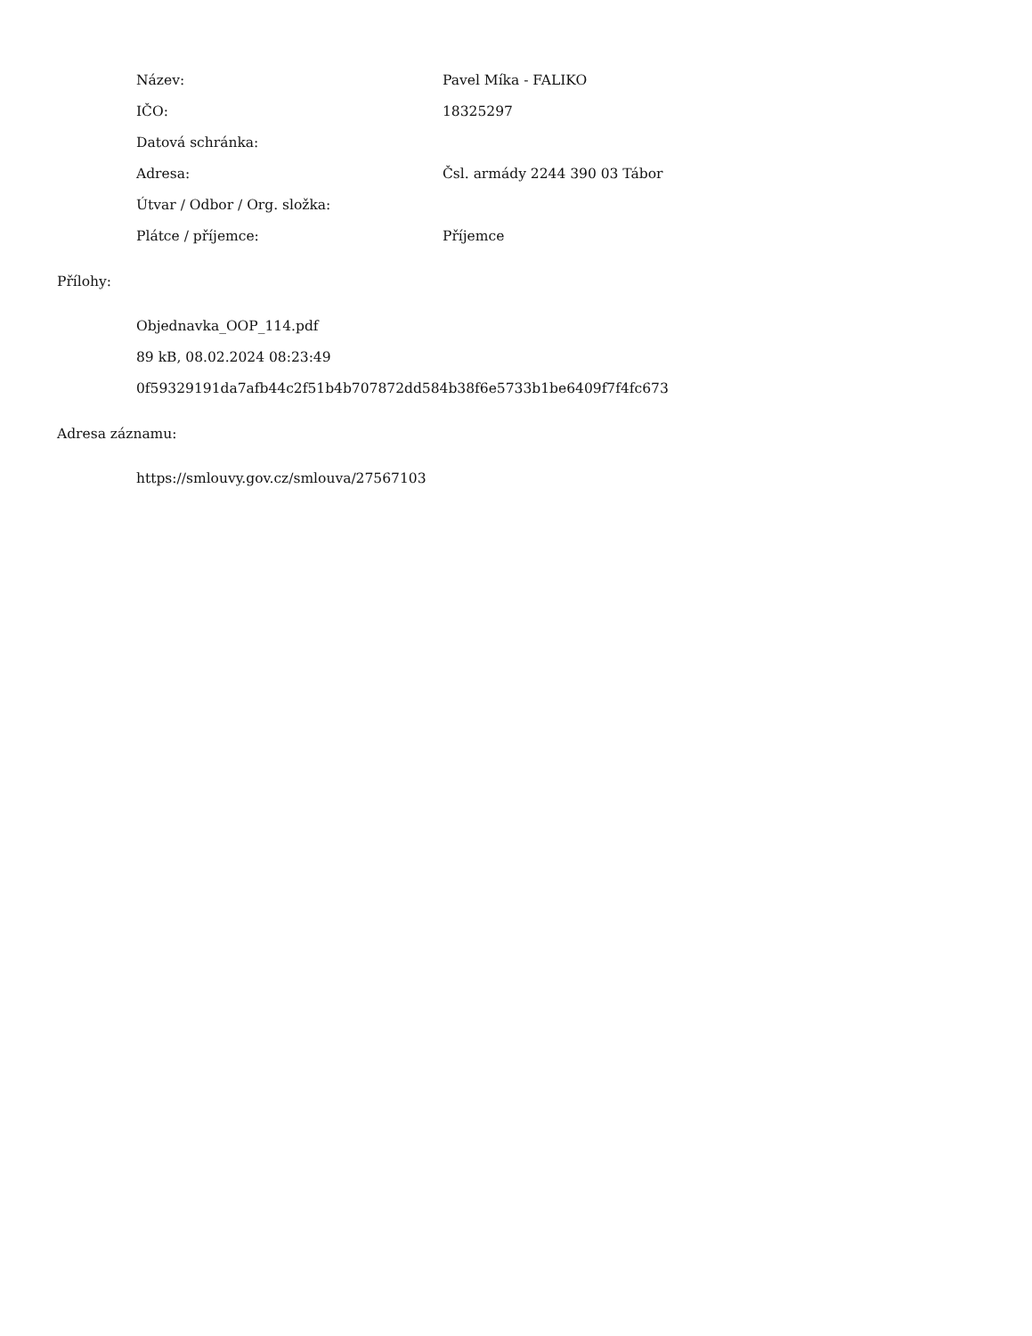Název: Pavel Míka - FALIKO
IČO: 18325297
Datová schránka:
Adresa: Čsl. armády 2244 390 03 Tábor
Útvar / Odbor / Org. složka:
Plátce / příjemce: Příjemce
Přílohy:
Objednavka_OOP_114.pdf
89 kB, 08.02.2024 08:23:49
0f59329191da7afb44c2f51b4b707872dd584b38f6e5733b1be6409f7f4fc673
Adresa záznamu:
https://smlouvy.gov.cz/smlouva/27567103